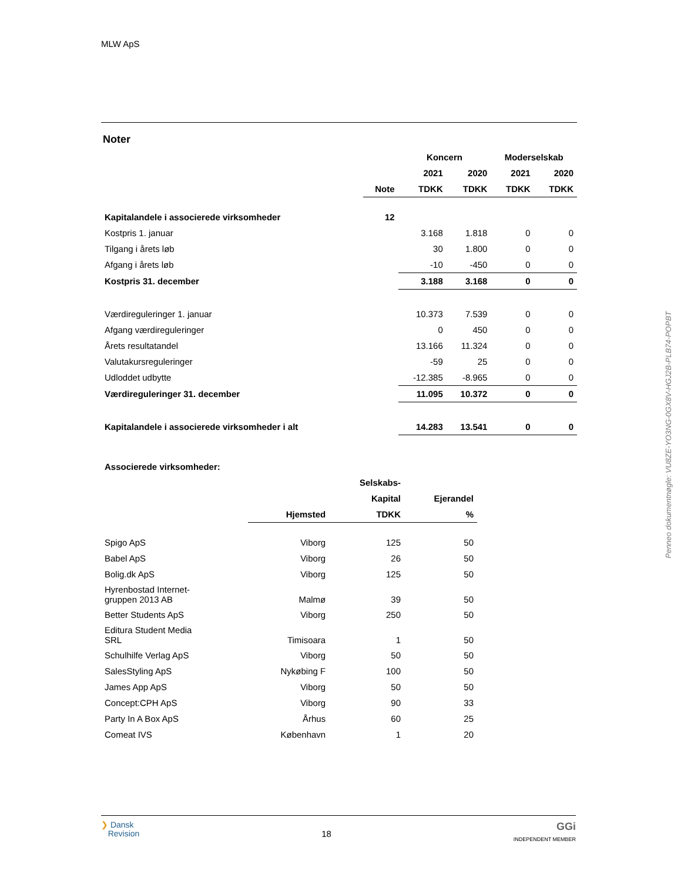MLW ApS
Noter
| | | Koncern | | Moderselskab | |
| --- | --- | --- | --- | --- | --- |
| | | 2021 | 2020 | 2021 | 2020 |
| | Note | TDKK | TDKK | TDKK | TDKK |
| Kapitalandele i associerede virksomheder | 12 | | | | |
| Kostpris 1. januar | | 3.168 | 1.818 | 0 | 0 |
| Tilgang i årets løb | | 30 | 1.800 | 0 | 0 |
| Afgang i årets løb | | -10 | -450 | 0 | 0 |
| Kostpris 31. december | | 3.188 | 3.168 | 0 | 0 |
| Værdireguleringer 1. januar | | 10.373 | 7.539 | 0 | 0 |
| Afgang værdireguleringer | | 0 | 450 | 0 | 0 |
| Årets resultatandel | | 13.166 | 11.324 | 0 | 0 |
| Valutakursreguleringer | | -59 | 25 | 0 | 0 |
| Udloddet udbytte | | -12.385 | -8.965 | 0 | 0 |
| Værdireguleringer 31. december | | 11.095 | 10.372 | 0 | 0 |
| Kapitalandele i associerede virksomheder i alt | | 14.283 | 13.541 | 0 | 0 |
| Associerede virksomheder: | | | |
| | | Selskabs- | |
| | | Kapital | Ejerandel |
| | Hjemsted | TDKK | % |
| Spigo ApS | Viborg | 125 | 50 |
| Babel ApS | Viborg | 26 | 50 |
| Bolig.dk ApS | Viborg | 125 | 50 |
| Hyrenbostad Internet- gruppen 2013 AB | Malmø | 39 | 50 |
| Better Students ApS | Viborg | 250 | 50 |
| Editura Student Media SRL | Timisoara | 1 | 50 |
| Schulhilfe Verlag ApS | Viborg | 50 | 50 |
| SalesStyling ApS | Nykøbing F | 100 | 50 |
| James App ApS | Viborg | 50 | 50 |
| Concept:CPH ApS | Viborg | 90 | 33 |
| Party In A Box ApS | Århus | 60 | 25 |
| Comeat IVS | København | 1 | 20 |
Penneo dokumentnøgle: VU8ZE-YO3NG-0GX8V-HGJ2B-PLB74-POPBT
❯ Dansk
Revision
18
GGi
INDEPENDENT MEMBER